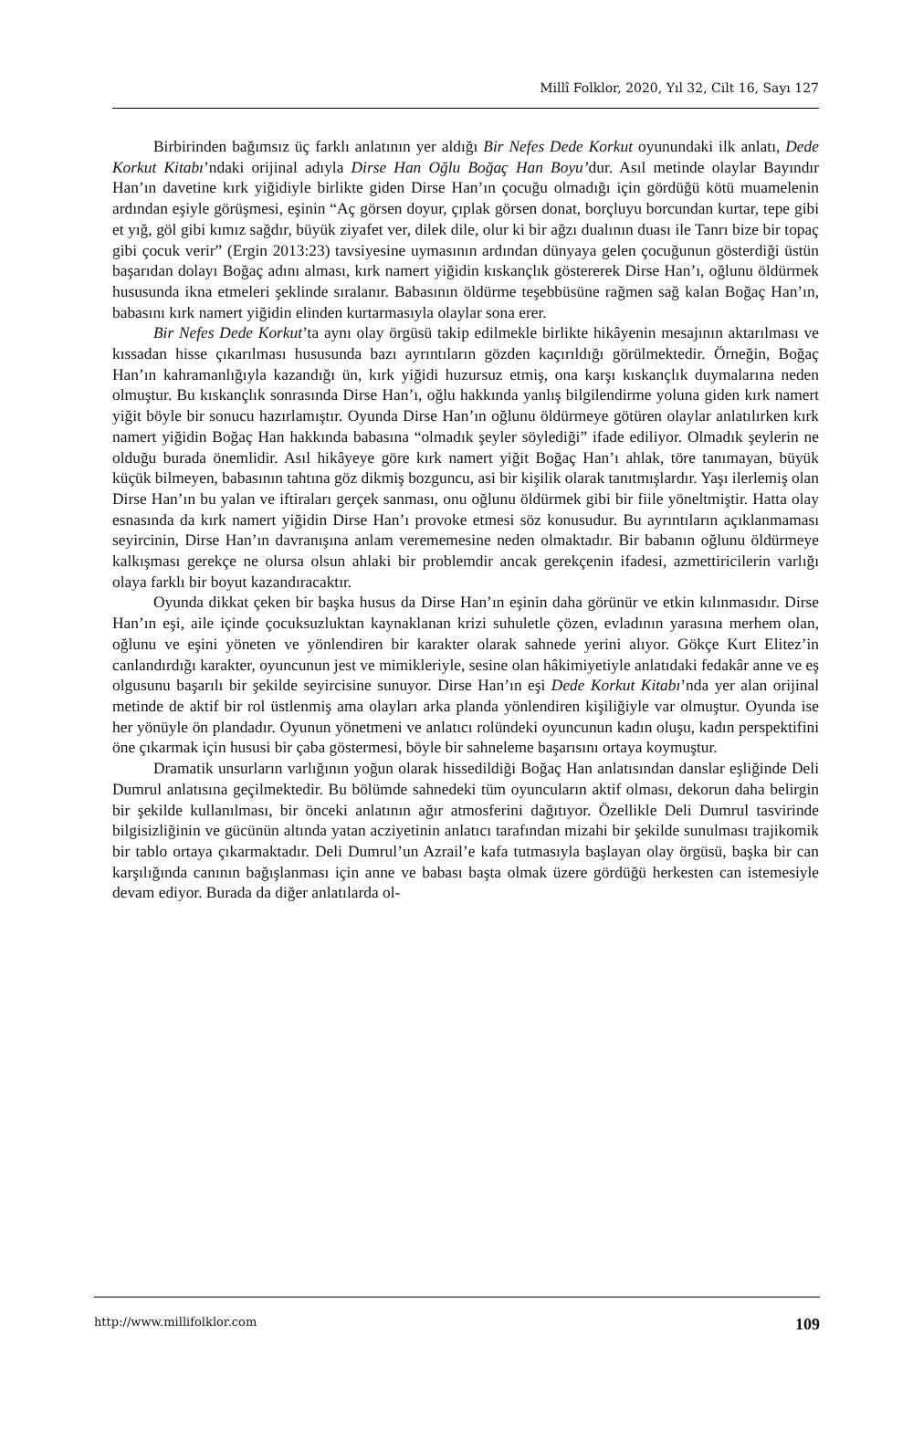Millî Folklor, 2020, Yıl 32, Cilt 16, Sayı 127
Birbirinden bağımsız üç farklı anlatının yer aldığı Bir Nefes Dede Korkut oyunundaki ilk anlatı, Dede Korkut Kitabı’ndaki orijinal adıyla Dirse Han Oğlu Boğaç Han Boyu’dur. Asıl metinde olaylar Bayındır Han’ın davetine kırk yiğidiyle birlikte giden Dirse Han’ın çocuğu olmadığı için gördüğü kötü muamelenin ardından eşiyle görüşmesi, eşinin “Aç görsen doyur, çıplak görsen donat, borçluyu borcundan kurtar, tepe gibi et yığ, göl gibi kımız sağdır, büyük ziyafet ver, dilek dile, olur ki bir ağzı dualının duası ile Tanrı bize bir topaç gibi çocuk verir” (Ergin 2013:23) tavsiyesine uymasının ardından dünyaya gelen çocuğunun gösterdiği üstün başarıdan dolayı Boğaç adını alması, kırk namert yiğidin kıskançlık göstererek Dirse Han’ı, oğlunu öldürmek hususunda ikna etmeleri şeklinde sıralanır. Babasının öldürme teşebbüsüne rağmen sağ kalan Boğaç Han’ın, babasını kırk namert yiğidin elinden kurtarmasıyla olaylar sona erer.
Bir Nefes Dede Korkut’ta aynı olay örgüsü takip edilmekle birlikte hikâyenin mesajının aktarılması ve kıssadan hisse çıkarılması hususunda bazı ayrıntıların gözden kaçırıldığı görülmektedir. Örneğin, Boğaç Han’ın kahramanlığıyla kazandığı ün, kırk yiğidi huzursuz etmiş, ona karşı kıskançlık duymalarına neden olmuştur. Bu kıskançlık sonrasında Dirse Han’ı, oğlu hakkında yanlış bilgilendirme yoluna giden kırk namert yiğit böyle bir sonucu hazırlamıştır. Oyunda Dirse Han’ın oğlunu öldürmeye götüren olaylar anlatılırken kırk namert yiğidin Boğaç Han hakkında babasına “olmadık şeyler söylediği” ifade ediliyor. Olmadık şeylerin ne olduğu burada önemlidir. Asıl hikâyeye göre kırk namert yiğit Boğaç Han’ı ahlak, töre tanımayan, büyük küçük bilmeyen, babasının tahtına göz dikmiş bozguncu, asi bir kişilik olarak tanıtmışlardır. Yaşı ilerlemiş olan Dirse Han’ın bu yalan ve iftiraları gerçek sanması, onu oğlunu öldürmek gibi bir fiile yöneltmiştir. Hatta olay esnasında da kırk namert yiğidin Dirse Han’ı provoke etmesi söz konusudur. Bu ayrıntıların açıklanmaması seyircinin, Dirse Han’ın davranışına anlam verememesine neden olmaktadır. Bir babanın oğlunu öldürmeye kalkışması gerekçe ne olursa olsun ahlaki bir problemdir ancak gerekçenin ifadesi, azmettiricilerin varlığı olaya farklı bir boyut kazandıracaktır.
Oyunda dikkat çeken bir başka husus da Dirse Han’ın eşinin daha görünür ve etkin kılınmasıdır. Dirse Han’ın eşi, aile içinde çocuksuzluktan kaynaklanan krizi suhuletle çözen, evladının yarasına merhem olan, oğlunu ve eşini yöneten ve yönlendiren bir karakter olarak sahnede yerini alıyor. Gökçe Kurt Elitez’in canlandırdığı karakter, oyuncunun jest ve mimikleriyle, sesine olan hâkimiyetiyle anlatıdaki fedakâr anne ve eş olgusunu başarılı bir şekilde seyircisine sunuyor. Dirse Han’ın eşi Dede Korkut Kitabı’nda yer alan orijinal metinde de aktif bir rol üstlenmiş ama olayları arka planda yönlendiren kişiliğiyle var olmuştur. Oyunda ise her yönüyle ön plandadır. Oyunun yönetmeni ve anlatıcı rolündeki oyuncunun kadın oluşu, kadın perspektifini öne çıkarmak için hususi bir çaba göstermesi, böyle bir sahneleme başarısını ortaya koymuştur.
Dramatik unsurların varlığının yoğun olarak hissedildiği Boğaç Han anlatısından danslar eşliğinde Deli Dumrul anlatısına geçilmektedir. Bu bölümde sahnedeki tüm oyuncuların aktif olması, dekorun daha belirgin bir şekilde kullanılması, bir önceki anlatının ağır atmosferini dağıtıyor. Özellikle Deli Dumrul tasvirinde bilgisizliğinin ve gücünün altında yatan acziyetinin anlatıcı tarafından mizahi bir şekilde sunulması trajikomik bir tablo ortaya çıkarmaktadır. Deli Dumrul’un Azrail’e kafa tutmasıyla başlayan olay örgüsü, başka bir can karşılığında canının bağışlanması için anne ve babası başta olmak üzere gördüğü herkesten can istemesiyle devam ediyor. Burada da diğer anlatılarda ol-
http://www.millifolklor.com 109